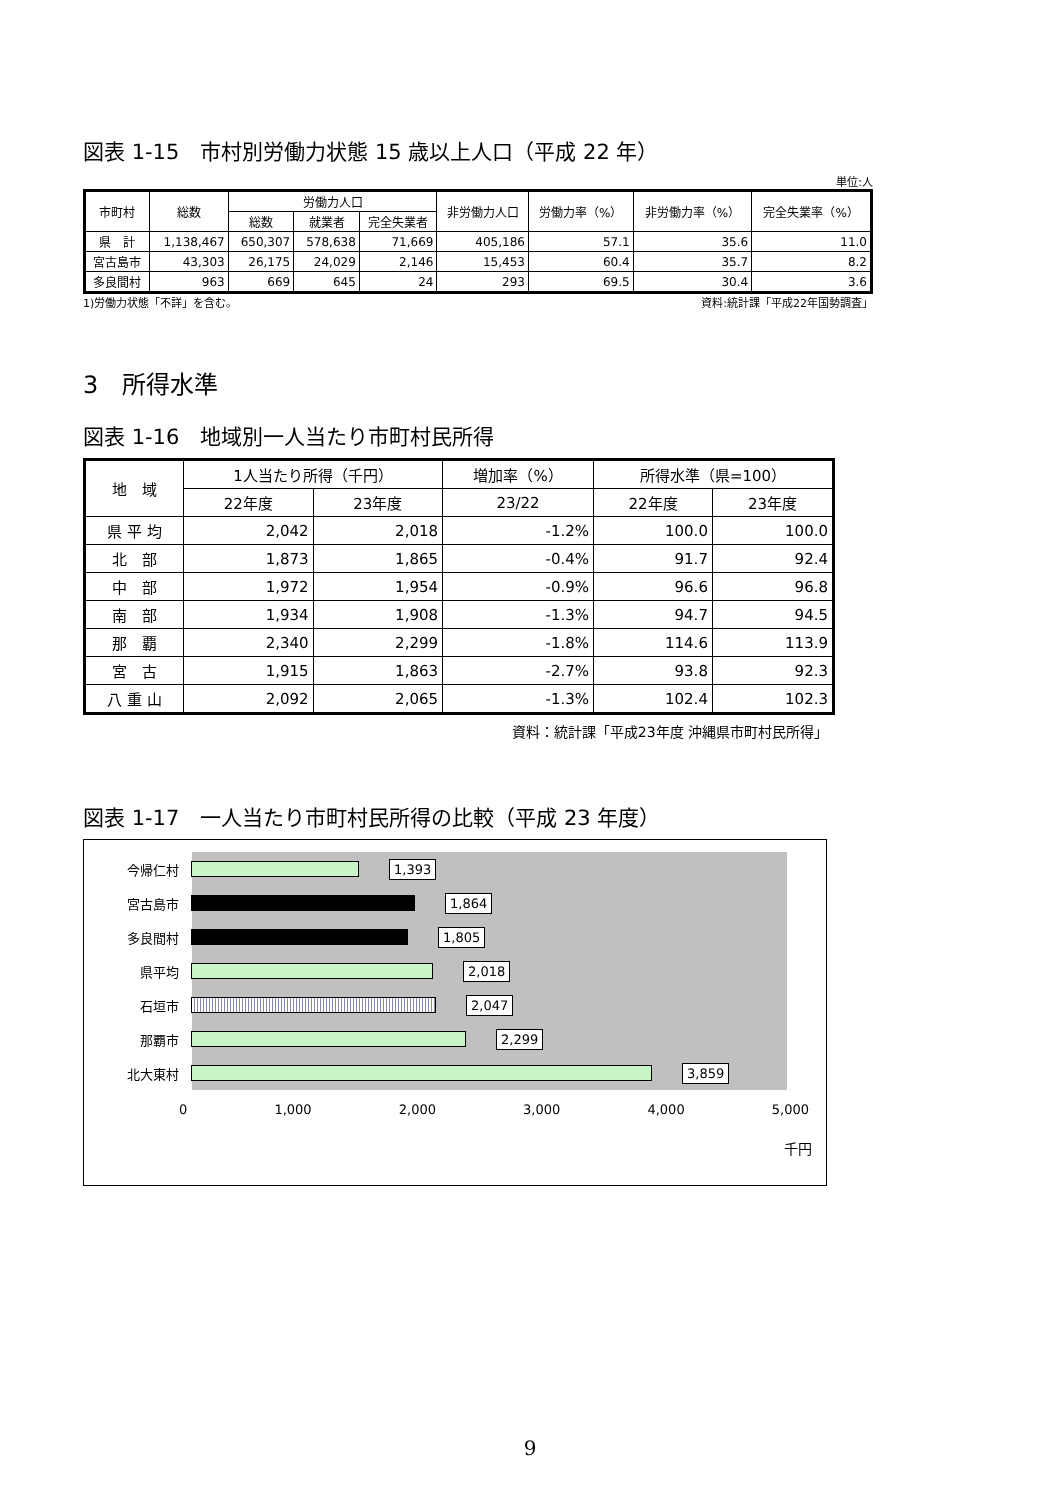図表 1-15　市村別労働力状態 15 歳以上人口（平成 22 年）
単位:人
| 市町村 | 総数 | 労働力人口 | | | 非労働力人口 | 労働力率（%） | 非労働力率（%） | 完全失業率（%） |
| --- | --- | --- | --- | --- | --- | --- | --- | --- |
| | | 総数 | 就業者 | 完全失業者 | | | | |
| 県 計 | 1,138,467 | 650,307 | 578,638 | 71,669 | 405,186 | 57.1 | 35.6 | 11.0 |
| 宮古島市 | 43,303 | 26,175 | 24,029 | 2,146 | 15,453 | 60.4 | 35.7 | 8.2 |
| 多良間村 | 963 | 669 | 645 | 24 | 293 | 69.5 | 30.4 | 3.6 |
1)労働力状態「不詳」を含む。 資料:統計課「平成22年国勢調査」
3　所得水準
図表 1-16　地域別一人当たり市町村民所得
| 地 域 | 1人当たり所得（千円） | | 増加率（%） | 所得水準（県=100） | |
| --- | --- | --- | --- | --- | --- |
| | 22年度 | 23年度 | 23/22 | 22年度 | 23年度 |
| 県 平 均 | 2,042 | 2,018 | -1.2% | 100.0 | 100.0 |
| 北 部 | 1,873 | 1,865 | -0.4% | 91.7 | 92.4 |
| 中 部 | 1,972 | 1,954 | -0.9% | 96.6 | 96.8 |
| 南 部 | 1,934 | 1,908 | -1.3% | 94.7 | 94.5 |
| 那 覇 | 2,340 | 2,299 | -1.8% | 114.6 | 113.9 |
| 宮 古 | 1,915 | 1,863 | -2.7% | 93.8 | 92.3 |
| 八 重 山 | 2,092 | 2,065 | -1.3% | 102.4 | 102.3 |
資料：統計課「平成23年度 沖縄県市町村民所得」
図表 1-17　一人当たり市町村民所得の比較（平成 23 年度）
今帰仁村 1,393
宮古島市 1,864
多良間村 1,805
県平均 2,018
石垣市 2,047
那覇市 2,299
北大東村 3,859
0 1,000 2,000 3,000 4,000 5,000
千円
9